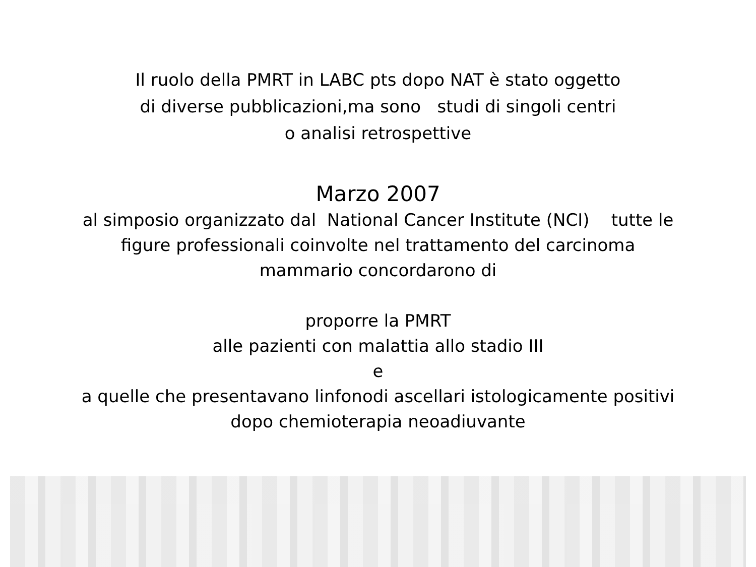Il ruolo della PMRT in LABC pts dopo NAT è stato oggetto
di diverse pubblicazioni,ma sono studi di singoli centri
o analisi retrospettive
Marzo 2007
al simposio organizzato dal National Cancer Institute (NCI) tutte le
figure professionali coinvolte nel trattamento del carcinoma
mammario concordarono di
proporre la PMRT
alle pazienti con malattia allo stadio III
e
a quelle che presentavano linfonodi ascellari istologicamente positivi
dopo chemioterapia neoadiuvante